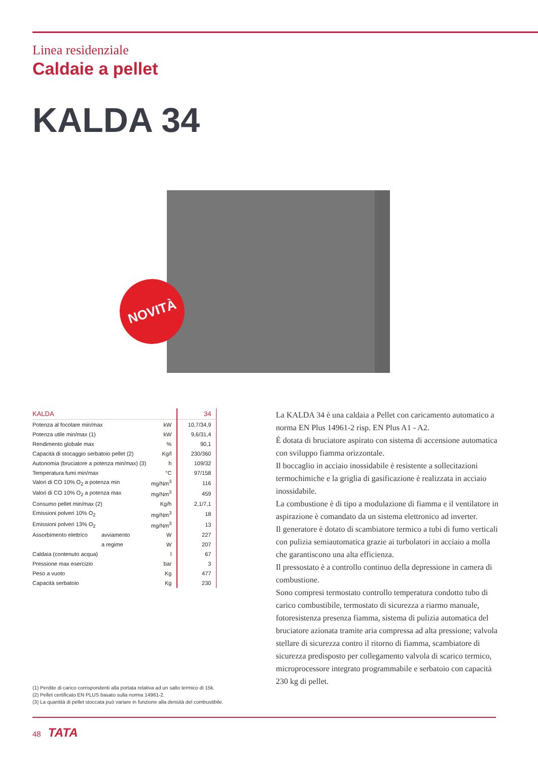Linea residenziale
Caldaie a pellet
KALDA 34
NOVITÀ
| KALDA | | | 34 |
| --- | --- | --- | --- |
| Potenza al focolare min/max | | kW | 10,7/34,9 |
| Potenza utile min/max (1) | | kW | 9,6/31,4 |
| Rendimento globale max | | % | 90,1 |
| Capacità di stocaggio serbatoio pellet (2) | | Kg/l | 230/360 |
| Autonomia (bruciatore a potenza min/max) (3) | | h | 109/32 |
| Temperatura fumi min/max | | °C | 97/158 |
| Valori di CO 10% O<sub>2</sub> a potenza min | | mg/Nm<sup>3</sup> | 116 |
| Valori di CO 10% O<sub>2</sub> a potenza max | | mg/Nm<sup>3</sup> | 459 |
| Consumo pellet min/max (2) | | Kg/h | 2,1/7,1 |
| Emissioni polveri 10% O<sub>2</sub> | | mg/Nm<sup>3</sup> | 18 |
| Emissioni polveri 13% O<sub>2</sub> | | mg/Nm<sup>3</sup> | 13 |
| Assorbimento elettrico | avviamento | W | 227 |
| | a regime | W | 207 |
| Caldaia (contenuto acqua) | | l | 67 |
| Pressione max esercizio | | bar | 3 |
| Peso a vuoto | | Kg | 477 |
| Capacità serbatoio | | Kg | 230 |
(1) Perdite di carico corrispondenti alla portata relativa ad un salto termico di 15k.
(2) Pellet certificato EN PLUS basato sulla norma 14961-2.
(3) La quantità di pellet stoccata può variare in funzione alla densità del combustibile.
La KALDA 34 è una caldaia a Pellet con caricamento automatico a norma EN Plus 14961-2 risp. EN Plus A1 - A2.
È dotata di bruciatore aspirato con sistema di accensione automatica con sviluppo fiamma orizzontale.
Il boccaglio in acciaio inossidabile è resistente a sollecitazioni termochimiche e la griglia di gasificazione è realizzata in acciaio inossidabile.
La combustione è di tipo a modulazione di fiamma e il ventilatore in aspirazione è comandato da un sistema elettronico ad inverter.
Il generatore è dotato di scambiatore termico a tubi di fumo verticali con pulizia semiautomatica grazie ai turbolatori in acciaio a molla che garantiscono una alta efficienza.
Il pressostato è a controllo continuo della depressione in camera di combustione.
Sono compresi termostato controllo temperatura condotto tubo di carico combustibile, termostato di sicurezza a riarmo manuale, fotoresistenza presenza fiamma, sistema di pulizia automatica del bruciatore azionata tramite aria compressa ad alta pressione; valvola stellare di sicurezza contro il ritorno di fiamma, scambiatore di sicurezza predisposto per collegamento valvola di scarico termico, microprocessore integrato programmabile e serbatoio con capacità 230 kg di pellet.
48 TATA